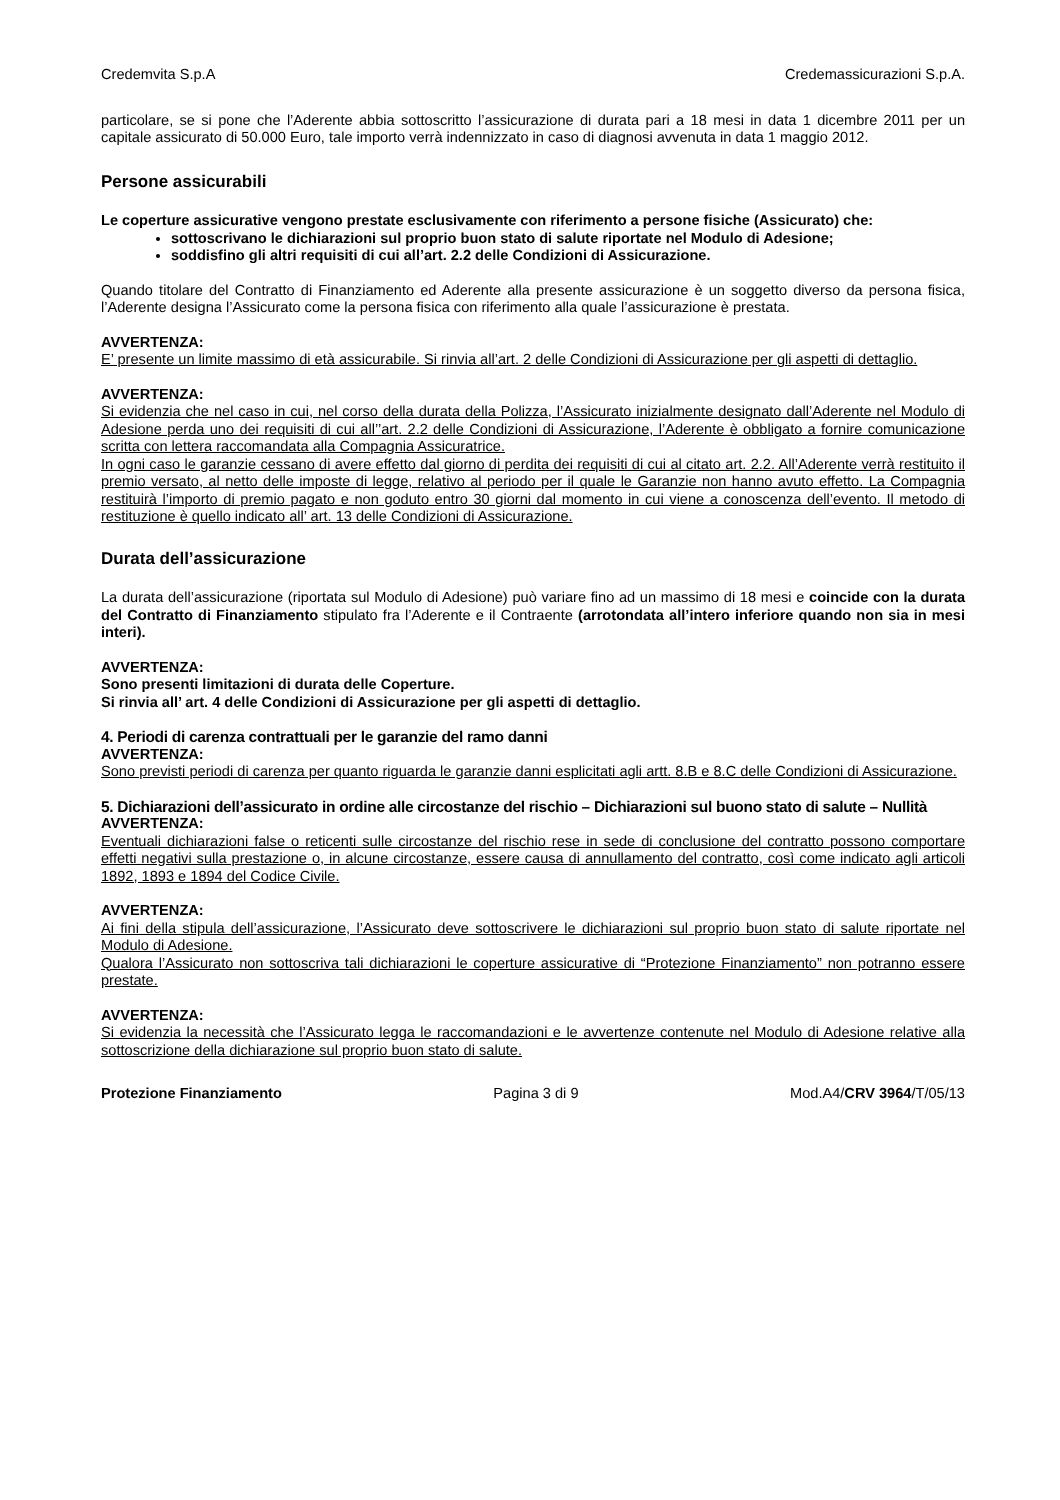Credemvita S.p.A Credemassicurazioni S.p.A.
particolare, se si pone che l’Aderente abbia sottoscritto l’assicurazione di durata pari a 18 mesi in data 1 dicembre 2011 per un capitale assicurato di 50.000 Euro, tale importo verrà indennizzato in caso di diagnosi avvenuta in data 1 maggio 2012.
Persone assicurabili
Le coperture assicurative vengono prestate esclusivamente con riferimento a persone fisiche (Assicurato) che:
sottoscrivano le dichiarazioni sul proprio buon stato di salute riportate nel Modulo di Adesione;
soddisfino gli altri requisiti di cui all’art. 2.2 delle Condizioni di Assicurazione.
Quando titolare del Contratto di Finanziamento ed Aderente alla presente assicurazione è un soggetto diverso da persona fisica, l’Aderente designa l’Assicurato come la persona fisica con riferimento alla quale l’assicurazione è prestata.
AVVERTENZA:
E’ presente un limite massimo di età assicurabile. Si rinvia all’art. 2 delle Condizioni di Assicurazione per gli aspetti di dettaglio.
AVVERTENZA:
Si evidenzia che nel caso in cui, nel corso della durata della Polizza, l’Assicurato inizialmente designato dall’Aderente nel Modulo di Adesione perda uno dei requisiti di cui all’’art. 2.2 delle Condizioni di Assicurazione, l’Aderente è obbligato a fornire comunicazione scritta con lettera raccomandata alla Compagnia Assicuratrice.
In ogni caso le garanzie cessano di avere effetto dal giorno di perdita dei requisiti di cui al citato art. 2.2. All’Aderente verrà restituito il premio versato, al netto delle imposte di legge, relativo al periodo per il quale le Garanzie non hanno avuto effetto. La Compagnia restituirà l’importo di premio pagato e non goduto entro 30 giorni dal momento in cui viene a conoscenza dell’evento. Il metodo di restituzione è quello indicato all’ art. 13 delle Condizioni di Assicurazione.
Durata dell’assicurazione
La durata dell’assicurazione (riportata sul Modulo di Adesione) può variare fino ad un massimo di 18 mesi e coincide con la durata del Contratto di Finanziamento stipulato fra l’Aderente e il Contraente (arrotondata all’intero inferiore quando non sia in mesi interi).
AVVERTENZA:
Sono presenti limitazioni di durata delle Coperture.
Si rinvia all’ art. 4 delle Condizioni di Assicurazione per gli aspetti di dettaglio.
4. Periodi di carenza contrattuali per le garanzie del ramo danni
AVVERTENZA:
Sono previsti periodi di carenza per quanto riguarda le garanzie danni esplicitati agli artt. 8.B e 8.C delle Condizioni di Assicurazione.
5. Dichiarazioni dell’assicurato in ordine alle circostanze del rischio – Dichiarazioni sul buono stato di salute – Nullità
AVVERTENZA:
Eventuali dichiarazioni false o reticenti sulle circostanze del rischio rese in sede di conclusione del contratto possono comportare effetti negativi sulla prestazione o, in alcune circostanze, essere causa di annullamento del contratto, così come indicato agli articoli 1892, 1893 e 1894 del Codice Civile.
AVVERTENZA:
Ai fini della stipula dell’assicurazione, l’Assicurato deve sottoscrivere le dichiarazioni sul proprio buon stato di salute riportate nel Modulo di Adesione.
Qualora l’Assicurato non sottoscriva tali dichiarazioni le coperture assicurative di “Protezione Finanziamento” non potranno essere prestate.
AVVERTENZA:
Si evidenzia la necessità che l’Assicurato legga le raccomandazioni e le avvertenze contenute nel Modulo di Adesione relative alla sottoscrizione della dichiarazione sul proprio buon stato di salute.
Protezione Finanziamento Pagina 3 di 9 Mod.A4/CRV 3964/T/05/13